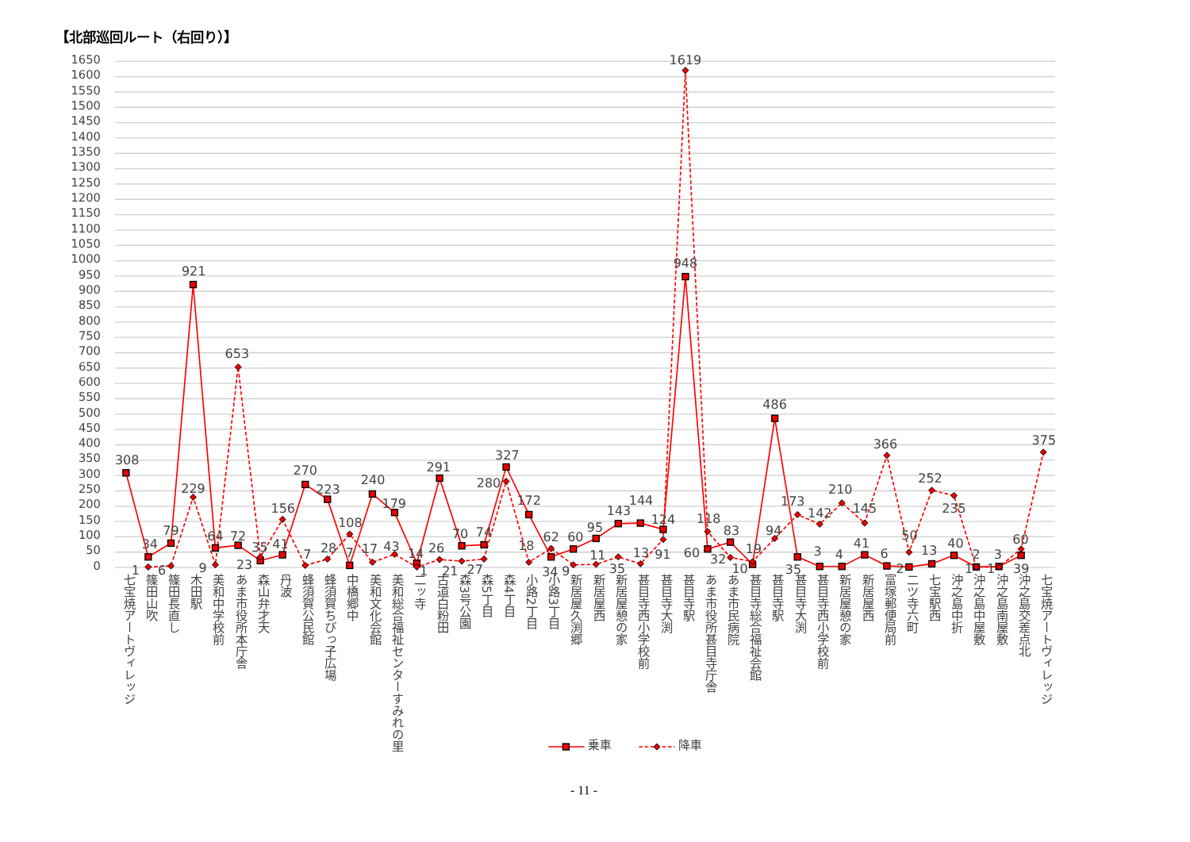【北部巡回ルート（右回り）】
1650
1600
1550
1500
1450
1400
1350
1300
1250
1200
1150
1100
1050
1000
950
900
850
800
750
700
650
600
550
500
450
400
350
300
250
200
150
100
50
0
308
34
79
921
64
72
23
41
270
223
7
240
179
14
291
70
74
327
172
34
60
95
143
144
124
948
60
83
10
486
35
3
4
41
6
2
13
40
2
3
39
1
6
229
9
653
35
156
7
28
108
17
43
1
26
21
27
280
18
62
9
11
35
13
91
1619
118
32
19
94
173
142
210
145
366
50
252
235
1
1
60
375
七宝焼アートヴィレッジ
篠田山吹
篠田長直し
木田駅
美和中学校前
あま市役所本庁舎
森山弁才天
丹波
蜂須賀公民館
蜂須賀ちびっ子広場
中橋郷中
美和文化会館
美和総合福祉センターすみれの里
二ッ寺
古道白粉田
森3号公園
森5丁目
森4丁目
小路2丁目
小路3丁目
新居屋久渕郷
新居屋西
新居屋憩の家
甚目寺西小学校前
甚目寺大渕
甚目寺駅
あま市役所甚目寺庁舎
あま市民病院
甚目寺総合福祉会館
甚目寺駅
甚目寺大渕
甚目寺西小学校前
新居屋憩の家
新居屋西
富塚郵便局前
二ツ寺六町
七宝駅西
沖之島中折
沖之島中屋敷
沖之島南屋敷
沖之島交差点北
七宝焼アートヴィレッジ
乗車
降車
- 11 -